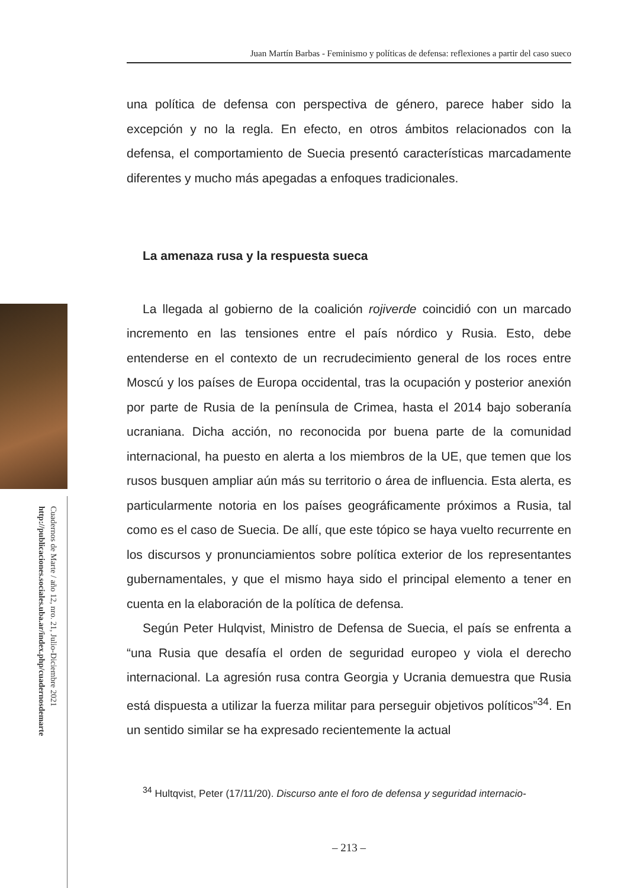Juan Martín Barbas - Feminismo y políticas de defensa: reflexiones a partir del caso sueco
Cuadernos de Marte / año 12, nro. 21, Julio-Diciembre 2021
http://publicaciones.sociales.uba.ar/index.php/cuadernosdemarte
una política de defensa con perspectiva de género, parece haber sido la excepción y no la regla. En efecto, en otros ámbitos relacionados con la defensa, el comportamiento de Suecia presentó características marcadamente diferentes y mucho más apegadas a enfoques tradicionales.
La amenaza rusa y la respuesta sueca
La llegada al gobierno de la coalición rojiverde coincidió con un marcado incremento en las tensiones entre el país nórdico y Rusia. Esto, debe entenderse en el contexto de un recrudecimiento general de los roces entre Moscú y los países de Europa occidental, tras la ocupación y posterior anexión por parte de Rusia de la península de Crimea, hasta el 2014 bajo soberanía ucraniana. Dicha acción, no reconocida por buena parte de la comunidad internacional, ha puesto en alerta a los miembros de la UE, que temen que los rusos busquen ampliar aún más su territorio o área de influencia. Esta alerta, es particularmente notoria en los países geográficamente próximos a Rusia, tal como es el caso de Suecia. De allí, que este tópico se haya vuelto recurrente en los discursos y pronunciamientos sobre política exterior de los representantes gubernamentales, y que el mismo haya sido el principal elemento a tener en cuenta en la elaboración de la política de defensa.
Según Peter Hulqvist, Ministro de Defensa de Suecia, el país se enfrenta a “una Rusia que desafía el orden de seguridad europeo y viola el derecho internacional. La agresión rusa contra Georgia y Ucrania demuestra que Rusia está dispuesta a utilizar la fuerza militar para perseguir objetivos políticos”<sup>34</sup>. En un sentido similar se ha expresado recientemente la actual
<sup>34</sup> Hultqvist, Peter (17/11/20). Discurso ante el foro de defensa y seguridad internacio-
– 213 –